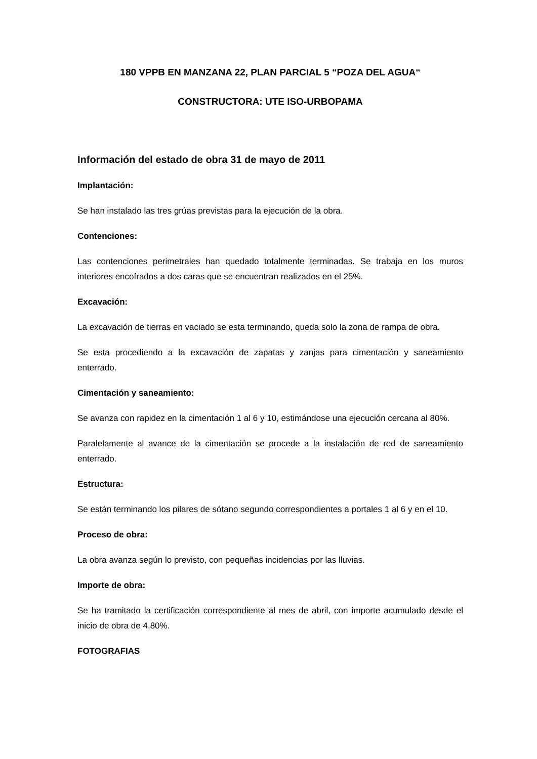180 VPPB EN MANZANA 22, PLAN PARCIAL 5 “POZA DEL AGUA“
CONSTRUCTORA: UTE ISO-URBOPAMA
Información del estado de obra 31 de mayo de 2011
Implantación:
Se han instalado las tres grúas previstas para la ejecución de la obra.
Contenciones:
Las contenciones perimetrales han quedado totalmente terminadas. Se trabaja en los muros interiores encofrados a dos caras que se encuentran realizados en el 25%.
Excavación:
La excavación de tierras en vaciado se esta terminando, queda solo la zona de rampa de obra.
Se esta procediendo a la excavación de zapatas y zanjas para cimentación y saneamiento enterrado.
Cimentación y saneamiento:
Se avanza con rapidez en la cimentación 1 al 6 y 10, estimándose una ejecución cercana al 80%.
Paralelamente al avance de la cimentación se procede a la instalación de red de saneamiento enterrado.
Estructura:
Se están terminando los pilares de sótano segundo correspondientes a portales 1 al 6 y en el 10.
Proceso de obra:
La obra avanza según lo previsto, con pequeñas incidencias por las lluvias.
Importe de obra:
Se ha tramitado la certificación correspondiente al mes de abril, con importe acumulado desde el inicio de obra de 4,80%.
FOTOGRAFIAS